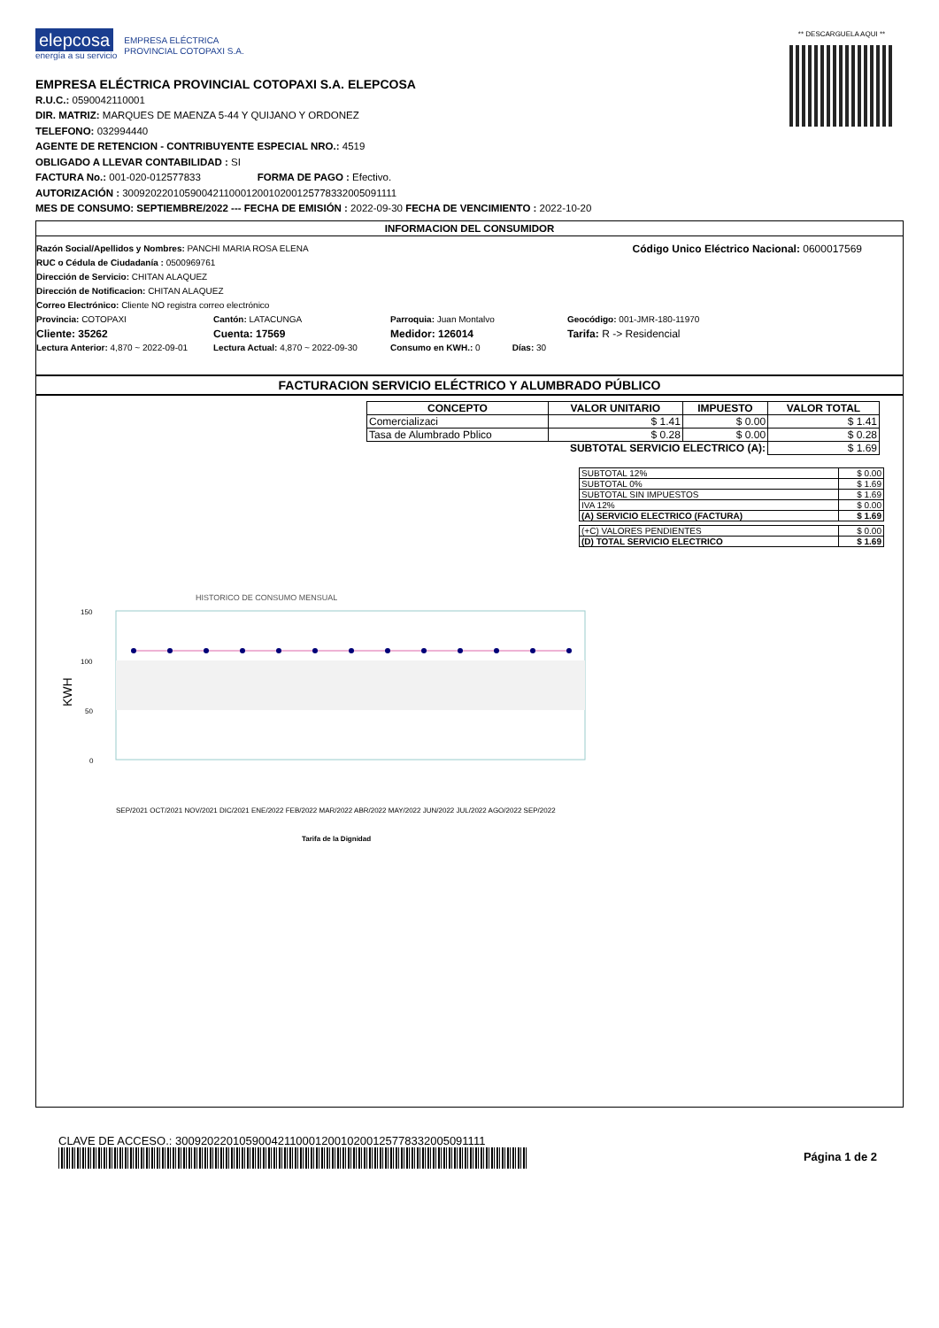elepcosa
energía a su servicio
EMPRESA ELÉCTRICA
PROVINCIAL COTOPAXI S.A.
EMPRESA ELÉCTRICA PROVINCIAL COTOPAXI S.A. ELEPCOSA
R.U.C.: 0590042110001
DIR. MATRIZ: MARQUES DE MAENZA 5-44 Y QUIJANO Y ORDONEZ
TELEFONO: 032994440
AGENTE DE RETENCION - CONTRIBUYENTE ESPECIAL NRO.: 4519
OBLIGADO A LLEVAR CONTABILIDAD : SI
FACTURA No.: 001-020-012577833 FORMA DE PAGO : Efectivo.
AUTORIZACIÓN : 3009202201059004211000120010200125778332005091111
MES DE CONSUMO: SEPTIEMBRE/2022 --- FECHA DE EMISIÓN : 2022-09-30 FECHA DE VENCIMIENTO : 2022-10-20
** DESCARGUELA AQUI **
INFORMACION DEL CONSUMIDOR
Razón Social/Apellidos y Nombres: PANCHI MARIA ROSA ELENA Código Unico Eléctrico Nacional: 0600017569
RUC o Cédula de Ciudadanía : 0500969761
Dirección de Servicio: CHITAN ALAQUEZ
Dirección de Notificacion: CHITAN ALAQUEZ
Correo Electrónico: Cliente NO registra correo electrónico
Provincia: COTOPAXI Cantón: LATACUNGA Parroquia: Juan Montalvo Geocódigo: 001-JMR-180-11970
Cliente: 35262 Cuenta: 17569 Medidor: 126014 Tarifa: R -> Residencial
Lectura Anterior: 4,870 ~ 2022-09-01 Lectura Actual: 4,870 ~ 2022-09-30 Consumo en KWH.: 0 Días: 30
FACTURACION SERVICIO ELÉCTRICO Y ALUMBRADO PÚBLICO
| CONCEPTO | VALOR UNITARIO | IMPUESTO | VALOR TOTAL |
| --- | --- | --- | --- |
| Comercializaci | $ 1.41 | $ 0.00 | $ 1.41 |
| Tasa de Alumbrado Pblico | $ 0.28 | $ 0.00 | $ 0.28 |
| SUBTOTAL SERVICIO ELECTRICO (A): | | | $ 1.69 |
| SUBTOTAL 12% | $ 0.00 |
| SUBTOTAL 0% | $ 1.69 |
| SUBTOTAL SIN IMPUESTOS | $ 1.69 |
| IVA 12% | $ 0.00 |
| (A) SERVICIO ELECTRICO (FACTURA) | $ 1.69 |
| (+C) VALORES PENDIENTES | $ 0.00 |
| (D) TOTAL SERVICIO ELECTRICO | $ 1.69 |
HISTORICO DE CONSUMO MENSUAL
150
100
50
0
KWH
SEP/2021 OCT/2021 NOV/2021 DIC/2021 ENE/2022 FEB/2022 MAR/2022 ABR/2022 MAY/2022 JUN/2022 JUL/2022 AGO/2022 SEP/2022
Tarifa de la Dignidad
CLAVE DE ACCESO.: 3009202201059004211000120010200125778332005091111
Página 1 de 2